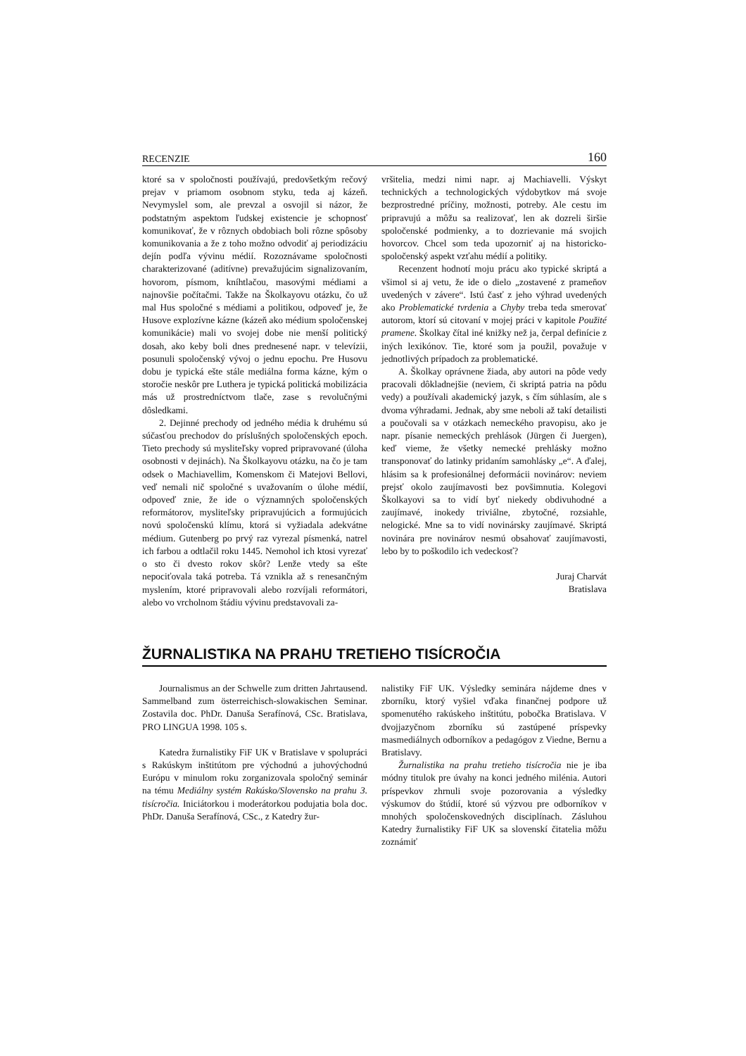RECENZIE 160
ktoré sa v spoločnosti používajú, predovšetkým rečový prejav v priamom osobnom styku, teda aj kázeň. Nevymyslel som, ale prevzal a osvojil si názor, že podstatným aspektom ľudskej existencie je schopnosť komunikovať, že v rôznych obdobiach boli rôzne spôsoby komunikovania a že z toho možno odvodiť aj periodizáciu dejín podľa vývinu médií. Rozoznávame spoločnosti charakterizované (aditívne) prevažujúcim signalizovaním, hovorom, písmom, kníhtlačou, masovými médiami a najnovšie počítačmi. Takže na Školkayovu otázku, čo už mal Hus spoločné s médiami a politikou, odpoveď je, že Husove explozívne kázne (kázeň ako médium spoločenskej komunikácie) mali vo svojej dobe nie menší politický dosah, ako keby boli dnes prednesené napr. v televízii, posunuli spoločenský vývoj o jednu epochu. Pre Husovu dobu je typická ešte stále mediálna forma kázne, kým o storočie neskôr pre Luthera je typická politická mobilizácia más už prostredníctvom tlače, zase s revolučnými dôsledkami.
2. Dejinné prechody od jedného média k druhému sú súčasťou prechodov do príslušných spoločenských epoch. Tieto prechody sú mysliteľsky vopred pripravované (úloha osobnosti v dejinách). Na Školkayovu otázku, na čo je tam odsek o Machiavellim, Komenskom či Matejovi Bellovi, veď nemali nič spoločné s uvažovaním o úlohe médií, odpoveď znie, že ide o významných spoločenských reformátorov, mysliteľsky pripravujúcich a formujúcich novú spoločenskú klímu, ktorá si vyžiadala adekvátne médium. Gutenberg po prvý raz vyrezal písmenká, natrel ich farbou a odtlačil roku 1445. Nemohol ich ktosi vyrezať o sto či dvesto rokov skôr? Lenže vtedy sa ešte nepociťovala taká potreba. Tá vznikla až s renesančným myslením, ktoré pripravovali alebo rozvíjali reformátori, alebo vo vrcholnom štádiu vývinu predstavovali za-
vršitelia, medzi nimi napr. aj Machiavelli. Výskyt technických a technologických výdobytkov má svoje bezprostredné príčiny, možnosti, potreby. Ale cestu im pripravujú a môžu sa realizovať, len ak dozreli širšie spoločenské podmienky, a to dozrievanie má svojich hovorcov. Chcel som teda upozorniť aj na historicko-spoločenský aspekt vzťahu médií a politiky.
Recenzent hodnotí moju prácu ako typické skriptá a všimol si aj vetu, že ide o dielo „zostavené z prameňov uvedených v závere“. Istú časť z jeho výhrad uvedených ako Problematické tvrdenia a Chyby treba teda smerovať autorom, ktorí sú citovaní v mojej práci v kapitole Použité pramene. Školkay čítal iné knižky než ja, čerpal definície z iných lexikónov. Tie, ktoré som ja použil, považuje v jednotlivých prípadoch za problematické.
A. Školkay oprávnene žiada, aby autori na pôde vedy pracovali dôkladnejšie (neviem, či skriptá patria na pôdu vedy) a používali akademický jazyk, s čím súhlasím, ale s dvoma výhradami. Jednak, aby sme neboli až takí detailisti a poučovali sa v otázkach nemeckého pravopisu, ako je napr. písanie nemeckých prehlások (Jürgen či Juergen), keď vieme, že všetky nemecké prehlásky možno transponovať do latinky pridaním samohlásky „e“. A ďalej, hlásim sa k profesionálnej deformácii novinárov: neviem prejsť okolo zaujímavosti bez povšimnutia. Kolegovi Školkayovi sa to vidí byť niekedy obdivuhodné a zaujímavé, inokedy triviálne, zbytočné, rozsiahle, nelogické. Mne sa to vidí novinársky zaujímavé. Skriptá novinára pre novinárov nesmú obsahovať zaujímavosti, lebo by to poškodilo ich vedeckosť?
Juraj Charvát
Bratislava
ŽURNALISTIKA NA PRAHU TRETIEHO TISÍCROČIA
Journalismus an der Schwelle zum dritten Jahrtausend. Sammelband zum österreichisch-slowakischen Seminar. Zostavila doc. PhDr. Danuša Serafínová, CSc. Bratislava, PRO LINGUA 1998. 105 s.
Katedra žurnalistiky FiF UK v Bratislave v spolupráci s Rakúskym inštitútom pre východnú a juhovýchodnú Európu v minulom roku zorganizovala spoločný seminár na tému Mediálny systém Rakúsko/Slovensko na prahu 3. tisícročia. Iniciátorkou i moderátorkou podujatia bola doc. PhDr. Danuša Serafínová, CSc., z Katedry žur-
nalistiky FiF UK. Výsledky seminára nájdeme dnes v zborníku, ktorý vyšiel vďaka finančnej podpore už spomenutého rakúskeho inštitútu, pobočka Bratislava. V dvojjazyčnom zborníku sú zastúpené príspevky masmediálnych odborníkov a pedagógov z Viedne, Bernu a Bratislavy.
Žurnalistika na prahu tretieho tisícročia nie je iba módny titulok pre úvahy na konci jedného milénia. Autori príspevkov zhrnuli svoje pozorovania a výsledky výskumov do štúdií, ktoré sú výzvou pre odborníkov v mnohých spoločenskovedných disciplínach. Zásluhou Katedry žurnalistiky FiF UK sa slovenskí čitatelia môžu zoznámiť